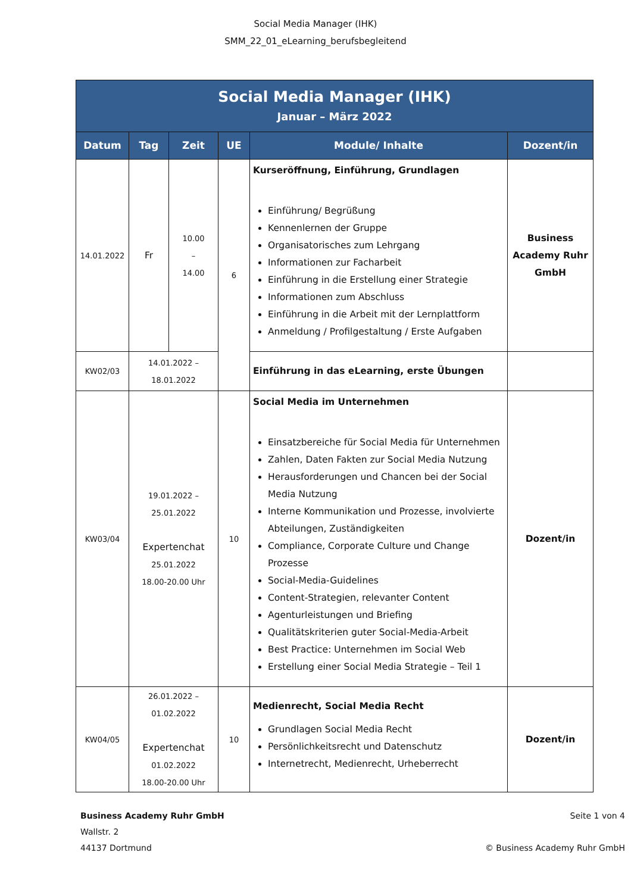Social Media Manager (IHK)
SMM_22_01_eLearning_berufsbegleitend
| Social Media Manager (IHK) Januar – März 2022 | | | | | |
| Datum | Tag | Zeit | UE | Module/ Inhalte | Dozent/in |
| 14.01.2022 | Fr | 10.00 – 14.00 | 6 | Kurseröffnung, Einführung, Grundlagen Einführung/ Begrüßung Kennenlernen der Gruppe Organisatorisches zum Lehrgang Informationen zur Facharbeit Einführung in die Erstellung einer Strategie Informationen zum Abschluss Einführung in die Arbeit mit der Lernplattform Anmeldung / Profilgestaltung / Erste Aufgaben | Business Academy Ruhr GmbH |
| KW02/03 | 14.01.2022 – 18.01.2022 | | | Einführung in das eLearning, erste Übungen | |
| KW03/04 | 19.01.2022 – 25.01.2022 Expertenchat 25.01.2022 18.00-20.00 Uhr | | 10 | Social Media im Unternehmen Einsatzbereiche für Social Media für Unternehmen Zahlen, Daten Fakten zur Social Media Nutzung Herausforderungen und Chancen bei der Social Media Nutzung Interne Kommunikation und Prozesse, involvierte Abteilungen, Zuständigkeiten Compliance, Corporate Culture und Change Prozesse Social-Media-Guidelines Content-Strategien, relevanter Content Agenturleistungen und Briefing Qualitätskriterien guter Social-Media-Arbeit Best Practice: Unternehmen im Social Web Erstellung einer Social Media Strategie – Teil 1 | Dozent/in |
| KW04/05 | 26.01.2022 – 01.02.2022 Expertenchat 01.02.2022 18.00-20.00 Uhr | | 10 | Medienrecht, Social Media Recht Grundlagen Social Media Recht Persönlichkeitsrecht und Datenschutz Internetrecht, Medienrecht, Urheberrecht | Dozent/in |
Business Academy Ruhr GmbH
Wallstr. 2
44137 Dortmund
Seite 1 von 4
© Business Academy Ruhr GmbH